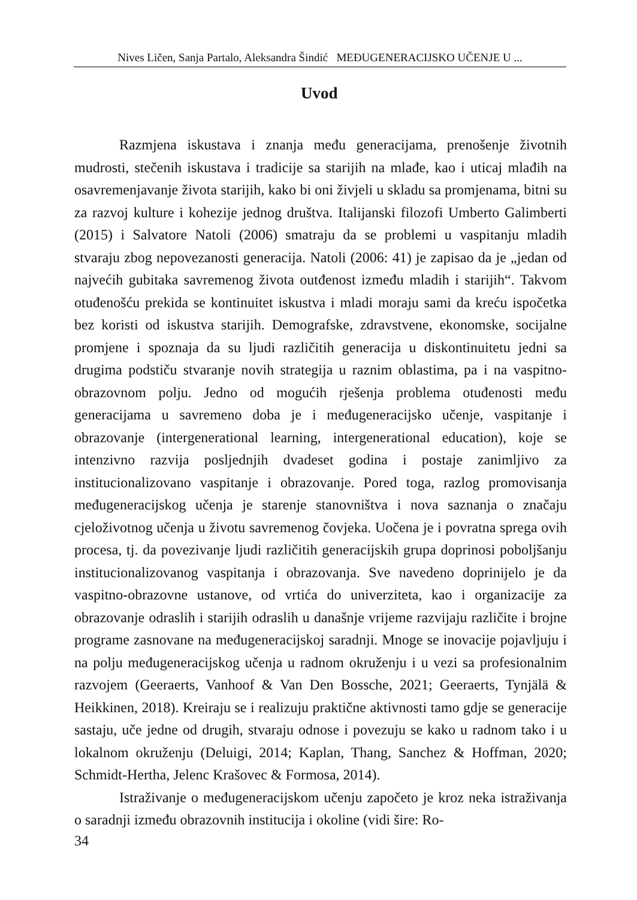Nives Ličen, Sanja Partalo, Aleksandra Šindić MEĐUGENERACIJSKO UČENJE U ...
Uvod
Razmjena iskustava i znanja među generacijama, prenošenje životnih mudrosti, stečenih iskustava i tradicije sa starijih na mlađe, kao i uticaj mlađih na osavremenjavanje života starijih, kako bi oni živjeli u skladu sa promjenama, bitni su za razvoj kulture i kohezije jednog društva. Italijanski filozofi Umberto Galimberti (2015) i Salvatore Natoli (2006) smatraju da se problemi u vaspitanju mladih stvaraju zbog nepovezanosti generacija. Natoli (2006: 41) je zapisao da je „jedan od najvećih gubitaka savremenog života outđenost između mladih i starijih“. Takvom otuđenošću prekida se kontinuitet iskustva i mladi moraju sami da kreću ispočetka bez koristi od iskustva starijih. Demografske, zdravstvene, ekonomske, socijalne promjene i spoznaja da su ljudi različitih generacija u diskontinuitetu jedni sa drugima podstiču stvaranje novih strategija u raznim oblastima, pa i na vaspitno-obrazovnom polju. Jedno od mogućih rješenja problema otuđenosti među generacijama u savremeno doba je i međugeneracijsko učenje, vaspitanje i obrazovanje (intergenerational learning, intergenerational education), koje se intenzivno razvija posljednjih dvadeset godina i postaje zanimljivo za institucionalizovano vaspitanje i obrazovanje. Pored toga, razlog promovisanja međugeneracijskog učenja je starenje stanovništva i nova saznanja o značaju cjeloživotnog učenja u životu savremenog čovjeka. Uočena je i povratna sprega ovih procesa, tj. da povezivanje ljudi različitih generacijskih grupa doprinosi poboljšanju institucionalizovanog vaspitanja i obrazovanja. Sve navedeno doprinijelo je da vaspitno-obrazovne ustanove, od vrtića do univerziteta, kao i organizacije za obrazovanje odraslih i starijih odraslih u današnje vrijeme razvijaju različite i brojne programe zasnovane na međugeneracijskoj saradnji. Mnoge se inovacije pojavljuju i na polju međugeneracijskog učenja u radnom okruženju i u vezi sa profesionalnim razvojem (Geeraerts, Vanhoof & Van Den Bossche, 2021; Geeraerts, Tynjälä & Heikkinen, 2018). Kreiraju se i realizuju praktične aktivnosti tamo gdje se generacije sastaju, uče jedne od drugih, stvaraju odnose i povezuju se kako u radnom tako i u lokalnom okruženju (Deluigi, 2014; Kaplan, Thang, Sanchez & Hoffman, 2020; Schmidt-Hertha, Jelenc Krašovec & Formosa, 2014).
Istraživanje o međugeneracijskom učenju započeto je kroz neka istraživanja o saradnji između obrazovnih institucija i okoline (vidi šire: Ro-
34